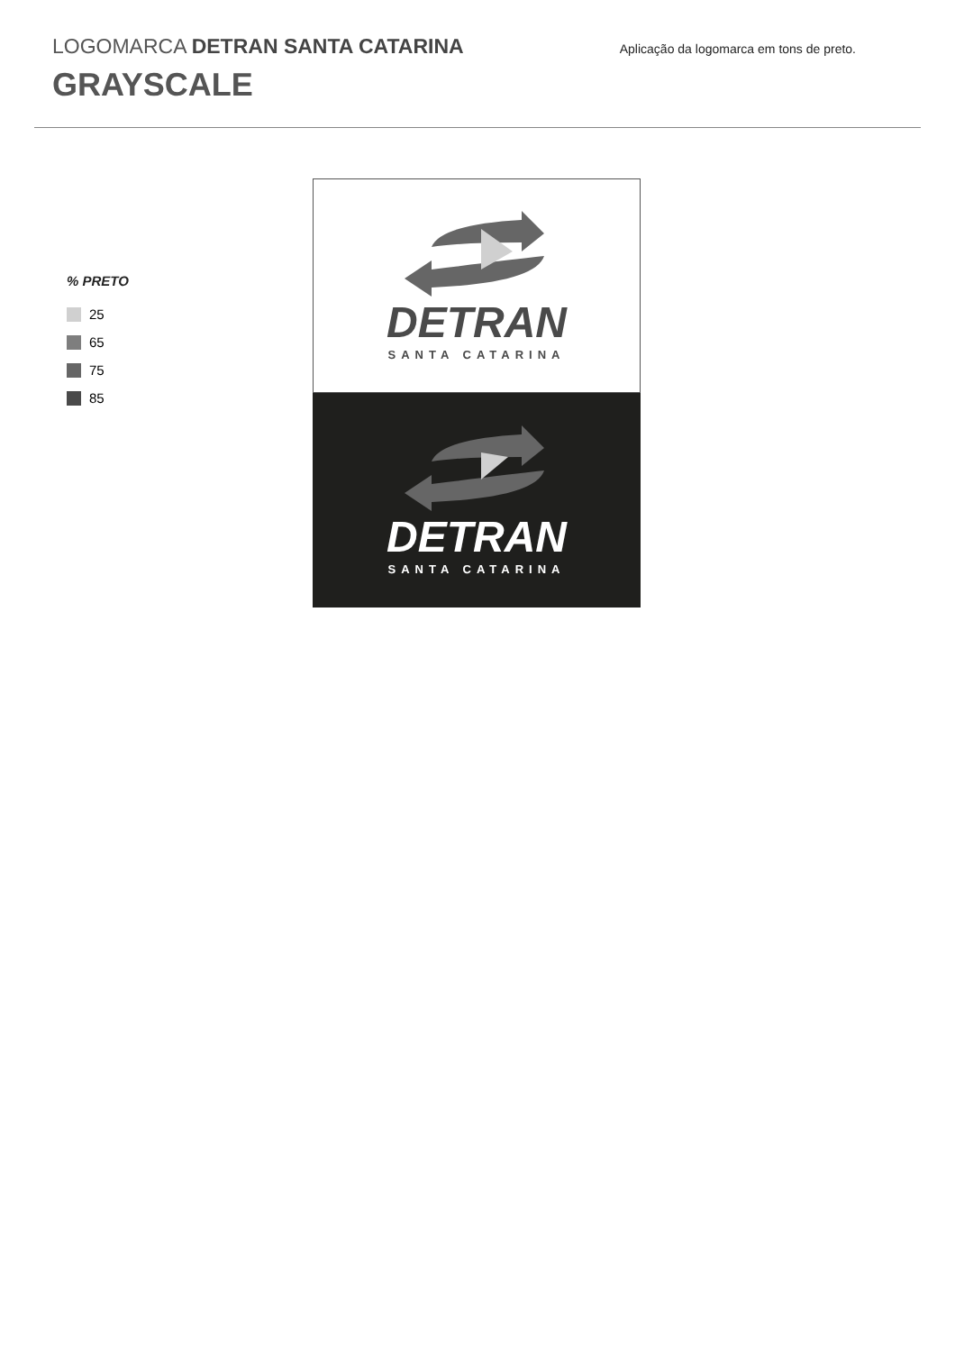LOGOMARCA DETRAN SANTA CATARINA
GRAYSCALE
Aplicação da logomarca em tons de preto.
% PRETO
25
65
75
85
DETRAN
SANTA CATARINA
DETRAN
SANTA CATARINA